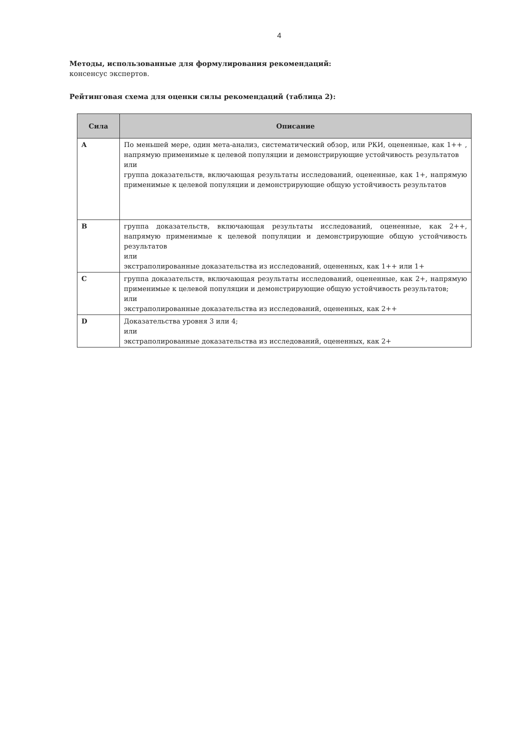4
Методы, использованные для формулирования рекомендаций:
консенсус экспертов.
Рейтинговая схема для оценки силы рекомендаций (таблица 2):
| Сила | Описание |
| --- | --- |
| A | По меньшей мере, один мета-анализ, систематический обзор, или РКИ, оцененные, как 1++ , напрямую применимые к целевой популяции и демонстрирующие устойчивость результатов или группа доказательств, включающая результаты исследований, оцененные, как 1+, напрямую применимые к целевой популяции и демонстрирующие общую устойчивость результатов |
| B | группа доказательств, включающая результаты исследований, оцененные, как 2++, напрямую применимые к целевой популяции и демонстрирующие общую устойчивость результатов или экстраполированные доказательства из исследований, оцененных, как 1++ или 1+ |
| C | группа доказательств, включающая результаты исследований, оцененные, как 2+, напрямую применимые к целевой популяции и демонстрирующие общую устойчивость результатов; или экстраполированные доказательства из исследований, оцененных, как 2++ |
| D | Доказательства уровня 3 или 4; или экстраполированные доказательства из исследований, оцененных, как 2+ |